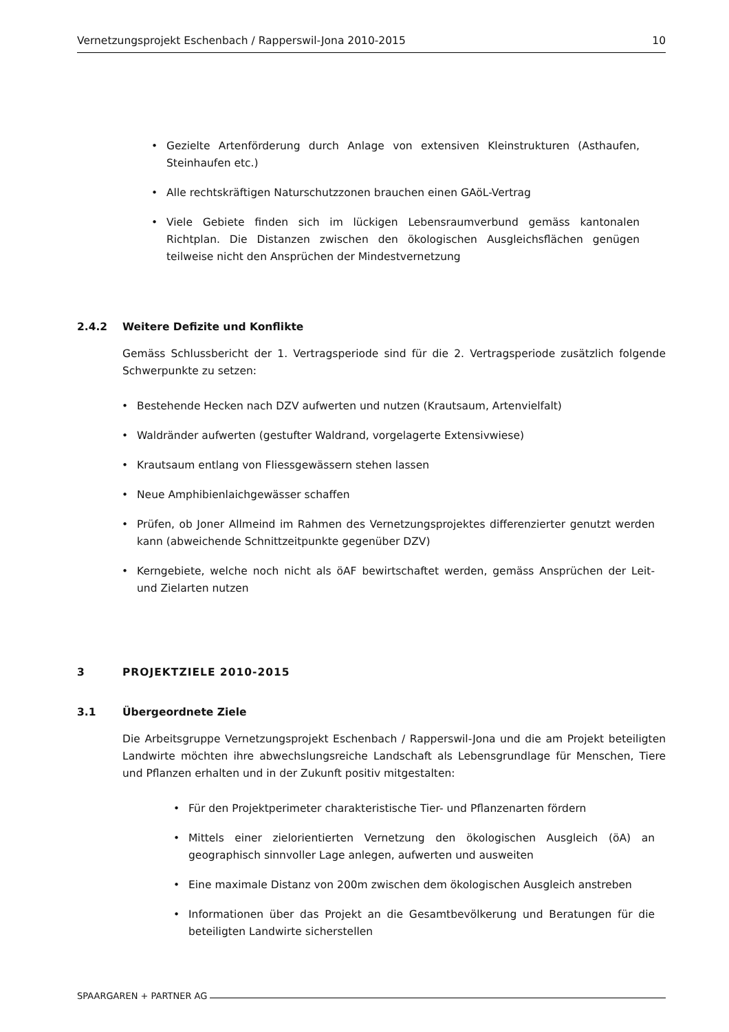Vernetzungsprojekt Eschenbach / Rapperswil-Jona 2010-2015 10
• Gezielte Artenförderung durch Anlage von extensiven Kleinstrukturen (Asthaufen, Steinhaufen etc.)
• Alle rechtskräftigen Naturschutzzonen brauchen einen GAöL-Vertrag
• Viele Gebiete finden sich im lückigen Lebensraumverbund gemäss kantonalen Richtplan. Die Distanzen zwischen den ökologischen Ausgleichsflächen genügen teilweise nicht den Ansprüchen der Mindestvernetzung
2.4.2 Weitere Defizite und Konflikte
Gemäss Schlussbericht der 1. Vertragsperiode sind für die 2. Vertragsperiode zusätzlich folgende Schwerpunkte zu setzen:
• Bestehende Hecken nach DZV aufwerten und nutzen (Krautsaum, Artenvielfalt)
• Waldränder aufwerten (gestufter Waldrand, vorgelagerte Extensivwiese)
• Krautsaum entlang von Fliessgewässern stehen lassen
• Neue Amphibienlaichgewässer schaffen
• Prüfen, ob Joner Allmeind im Rahmen des Vernetzungsprojektes differenzierter genutzt werden kann (abweichende Schnittzeitpunkte gegenüber DZV)
• Kerngebiete, welche noch nicht als öAF bewirtschaftet werden, gemäss Ansprüchen der Leit- und Zielarten nutzen
3 PROJEKTZIELE 2010-2015
3.1 Übergeordnete Ziele
Die Arbeitsgruppe Vernetzungsprojekt Eschenbach / Rapperswil-Jona und die am Projekt beteiligten Landwirte möchten ihre abwechslungsreiche Landschaft als Lebensgrundlage für Menschen, Tiere und Pflanzen erhalten und in der Zukunft positiv mitgestalten:
• Für den Projektperimeter charakteristische Tier- und Pflanzenarten fördern
• Mittels einer zielorientierten Vernetzung den ökologischen Ausgleich (öA) an geographisch sinnvoller Lage anlegen, aufwerten und ausweiten
• Eine maximale Distanz von 200m zwischen dem ökologischen Ausgleich anstreben
• Informationen über das Projekt an die Gesamtbevölkerung und Beratungen für die beteiligten Landwirte sicherstellen
SPAARGAREN + PARTNER AG